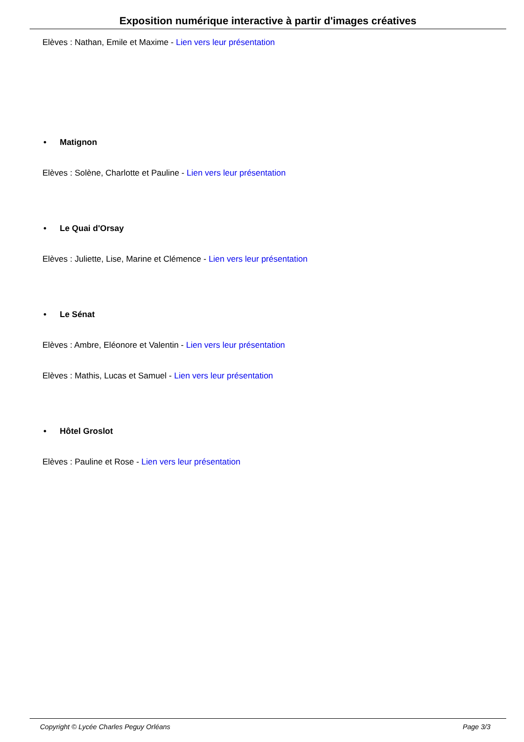Exposition numérique interactive à partir d'images créatives
Elèves : Nathan, Emile et Maxime - Lien vers leur présentation
• Matignon
Elèves : Solène, Charlotte et Pauline - Lien vers leur présentation
• Le Quai d'Orsay
Elèves : Juliette, Lise, Marine et Clémence - Lien vers leur présentation
• Le Sénat
Elèves : Ambre, Eléonore et Valentin - Lien vers leur présentation
Elèves : Mathis, Lucas et Samuel - Lien vers leur présentation
• Hôtel Groslot
Elèves : Pauline et Rose - Lien vers leur présentation
Copyright © Lycée Charles Peguy Orléans Page 3/3